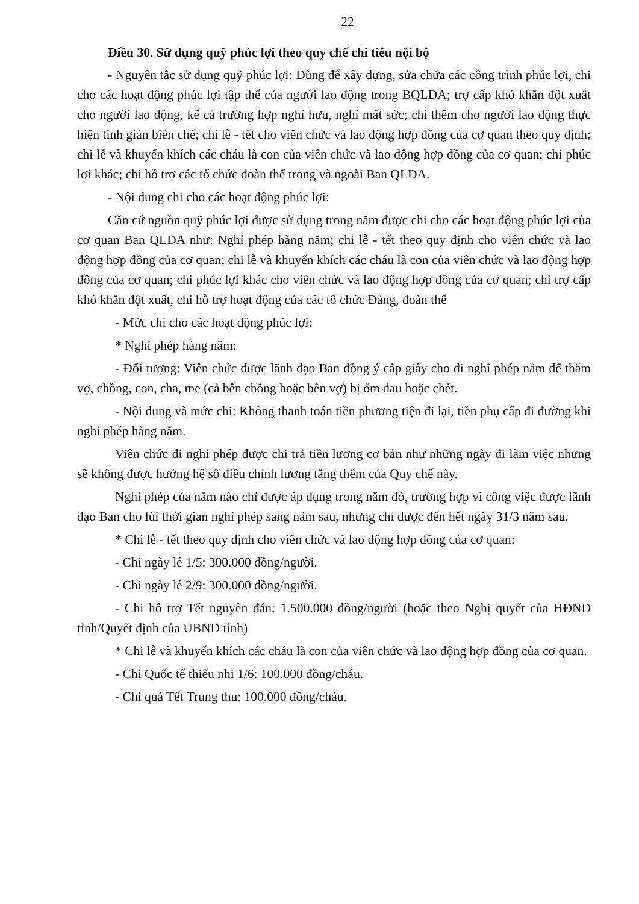22
Điều 30. Sử dụng quỹ phúc lợi theo quy chế chi tiêu nội bộ
- Nguyên tắc sử dụng quỹ phúc lợi: Dùng để xây dựng, sửa chữa các công trình phúc lợi, chi cho các hoạt động phúc lợi tập thể của người lao động trong BQLDA; trợ cấp khó khăn đột xuất cho người lao động, kể cả trường hợp nghỉ hưu, nghỉ mất sức; chi thêm cho người lao động thực hiện tinh giản biên chế; chi lễ - tết cho viên chức và lao động hợp đồng của cơ quan theo quy định; chi lễ và khuyến khích các cháu là con của viên chức và lao động hợp đồng của cơ quan; chi phúc lợi khác; chi hỗ trợ các tổ chức đoàn thể trong và ngoài Ban QLDA.
- Nội dung chi cho các hoạt động phúc lợi:
Căn cứ nguồn quỹ phúc lợi được sử dụng trong năm được chi cho các hoạt động phúc lợi của cơ quan Ban QLDA như: Nghỉ phép hàng năm; chi lễ - tết theo quy định cho viên chức và lao động hợp đồng của cơ quan; chi lễ và khuyến khích các cháu là con của viên chức và lao động hợp đồng của cơ quan; chi phúc lợi khác cho viên chức và lao động hợp đồng của cơ quan; chi trợ cấp khó khăn đột xuất, chi hỗ trợ hoạt động của các tổ chức Đảng, đoàn thể
- Mức chi cho các hoạt động phúc lợi:
* Nghỉ phép hàng năm:
- Đối tượng: Viên chức được lãnh đạo Ban đồng ý cấp giấy cho đi nghỉ phép năm để thăm vợ, chồng, con, cha, mẹ (cả bên chồng hoặc bên vợ) bị ốm đau hoặc chết.
- Nội dung và mức chi: Không thanh toán tiền phương tiện đi lại, tiền phụ cấp đi đường khi nghỉ phép hàng năm.
Viên chức đi nghỉ phép được chi trả tiền lương cơ bản như những ngày đi làm việc nhưng sẽ không được hưởng hệ số điều chỉnh lương tăng thêm của Quy chế này.
Nghỉ phép của năm nào chỉ được áp dụng trong năm đó, trường hợp vì công việc được lãnh đạo Ban cho lùi thời gian nghỉ phép sang năm sau, nhưng chỉ được đến hết ngày 31/3 năm sau.
* Chi lễ - tết theo quy định cho viên chức và lao động hợp đồng của cơ quan:
- Chi ngày lễ 1/5: 300.000 đồng/người.
- Chi ngày lễ 2/9: 300.000 đồng/người.
- Chi hỗ trợ Tết nguyên đán: 1.500.000 đồng/người (hoặc theo Nghị quyết của HĐND tỉnh/Quyết định của UBND tỉnh)
* Chi lễ và khuyến khích các cháu là con của viên chức và lao động hợp đồng của cơ quan.
- Chi Quốc tế thiếu nhi 1/6: 100.000 đồng/cháu.
- Chi quà Tết Trung thu: 100.000 đồng/cháu.